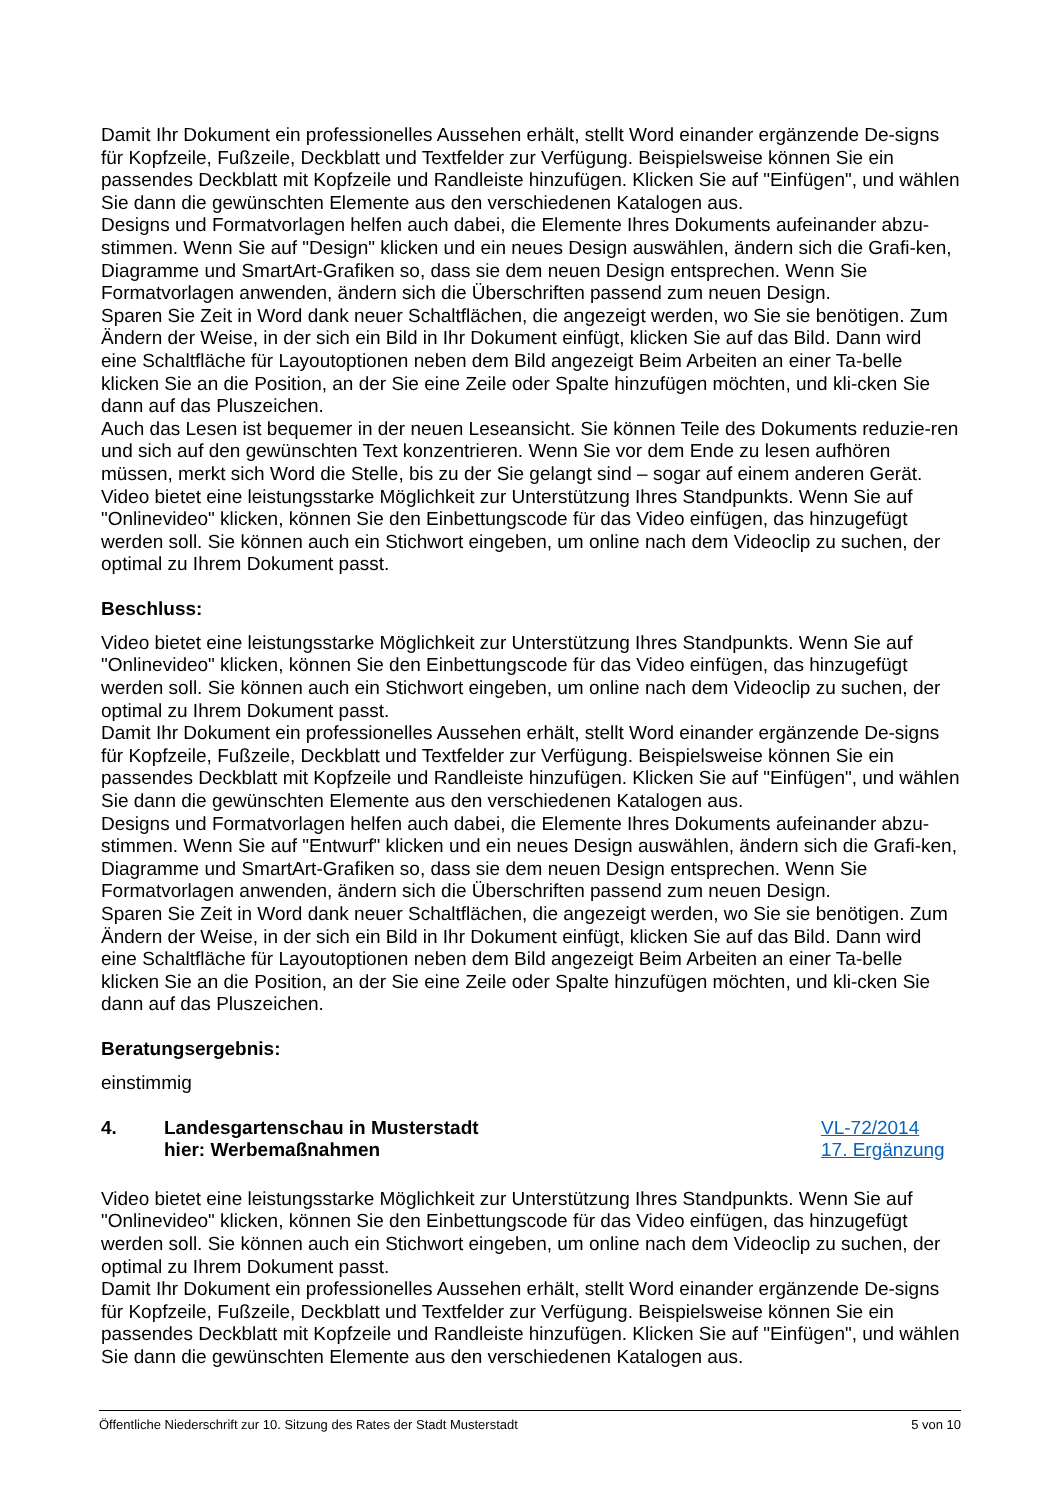Damit Ihr Dokument ein professionelles Aussehen erhält, stellt Word einander ergänzende De-signs für Kopfzeile, Fußzeile, Deckblatt und Textfelder zur Verfügung. Beispielsweise können Sie ein passendes Deckblatt mit Kopfzeile und Randleiste hinzufügen. Klicken Sie auf "Einfügen", und wählen Sie dann die gewünschten Elemente aus den verschiedenen Katalogen aus.
Designs und Formatvorlagen helfen auch dabei, die Elemente Ihres Dokuments aufeinander abzu-stimmen. Wenn Sie auf "Design" klicken und ein neues Design auswählen, ändern sich die Grafi-ken, Diagramme und SmartArt-Grafiken so, dass sie dem neuen Design entsprechen. Wenn Sie Formatvorlagen anwenden, ändern sich die Überschriften passend zum neuen Design.
Sparen Sie Zeit in Word dank neuer Schaltflächen, die angezeigt werden, wo Sie sie benötigen. Zum Ändern der Weise, in der sich ein Bild in Ihr Dokument einfügt, klicken Sie auf das Bild. Dann wird eine Schaltfläche für Layoutoptionen neben dem Bild angezeigt Beim Arbeiten an einer Ta-belle klicken Sie an die Position, an der Sie eine Zeile oder Spalte hinzufügen möchten, und kli-cken Sie dann auf das Pluszeichen.
Auch das Lesen ist bequemer in der neuen Leseansicht. Sie können Teile des Dokuments reduzie-ren und sich auf den gewünschten Text konzentrieren. Wenn Sie vor dem Ende zu lesen aufhören müssen, merkt sich Word die Stelle, bis zu der Sie gelangt sind – sogar auf einem anderen Gerät. Video bietet eine leistungsstarke Möglichkeit zur Unterstützung Ihres Standpunkts. Wenn Sie auf "Onlinevideo" klicken, können Sie den Einbettungscode für das Video einfügen, das hinzugefügt werden soll. Sie können auch ein Stichwort eingeben, um online nach dem Videoclip zu suchen, der optimal zu Ihrem Dokument passt.
Beschluss:
Video bietet eine leistungsstarke Möglichkeit zur Unterstützung Ihres Standpunkts. Wenn Sie auf "Onlinevideo" klicken, können Sie den Einbettungscode für das Video einfügen, das hinzugefügt werden soll. Sie können auch ein Stichwort eingeben, um online nach dem Videoclip zu suchen, der optimal zu Ihrem Dokument passt.
Damit Ihr Dokument ein professionelles Aussehen erhält, stellt Word einander ergänzende De-signs für Kopfzeile, Fußzeile, Deckblatt und Textfelder zur Verfügung. Beispielsweise können Sie ein passendes Deckblatt mit Kopfzeile und Randleiste hinzufügen. Klicken Sie auf "Einfügen", und wählen Sie dann die gewünschten Elemente aus den verschiedenen Katalogen aus.
Designs und Formatvorlagen helfen auch dabei, die Elemente Ihres Dokuments aufeinander abzu-stimmen. Wenn Sie auf "Entwurf" klicken und ein neues Design auswählen, ändern sich die Grafi-ken, Diagramme und SmartArt-Grafiken so, dass sie dem neuen Design entsprechen. Wenn Sie Formatvorlagen anwenden, ändern sich die Überschriften passend zum neuen Design.
Sparen Sie Zeit in Word dank neuer Schaltflächen, die angezeigt werden, wo Sie sie benötigen. Zum Ändern der Weise, in der sich ein Bild in Ihr Dokument einfügt, klicken Sie auf das Bild. Dann wird eine Schaltfläche für Layoutoptionen neben dem Bild angezeigt Beim Arbeiten an einer Ta-belle klicken Sie an die Position, an der Sie eine Zeile oder Spalte hinzufügen möchten, und kli-cken Sie dann auf das Pluszeichen.
Beratungsergebnis:
einstimmig
4. Landesgartenschau in Musterstadt
hier: Werbemaßnahmen
VL-72/2014
17. Ergänzung
Video bietet eine leistungsstarke Möglichkeit zur Unterstützung Ihres Standpunkts. Wenn Sie auf "Onlinevideo" klicken, können Sie den Einbettungscode für das Video einfügen, das hinzugefügt werden soll. Sie können auch ein Stichwort eingeben, um online nach dem Videoclip zu suchen, der optimal zu Ihrem Dokument passt.
Damit Ihr Dokument ein professionelles Aussehen erhält, stellt Word einander ergänzende De-signs für Kopfzeile, Fußzeile, Deckblatt und Textfelder zur Verfügung. Beispielsweise können Sie ein passendes Deckblatt mit Kopfzeile und Randleiste hinzufügen. Klicken Sie auf "Einfügen", und wählen Sie dann die gewünschten Elemente aus den verschiedenen Katalogen aus.
Öffentliche Niederschrift zur 10. Sitzung des Rates der Stadt Musterstadt 5 von 10